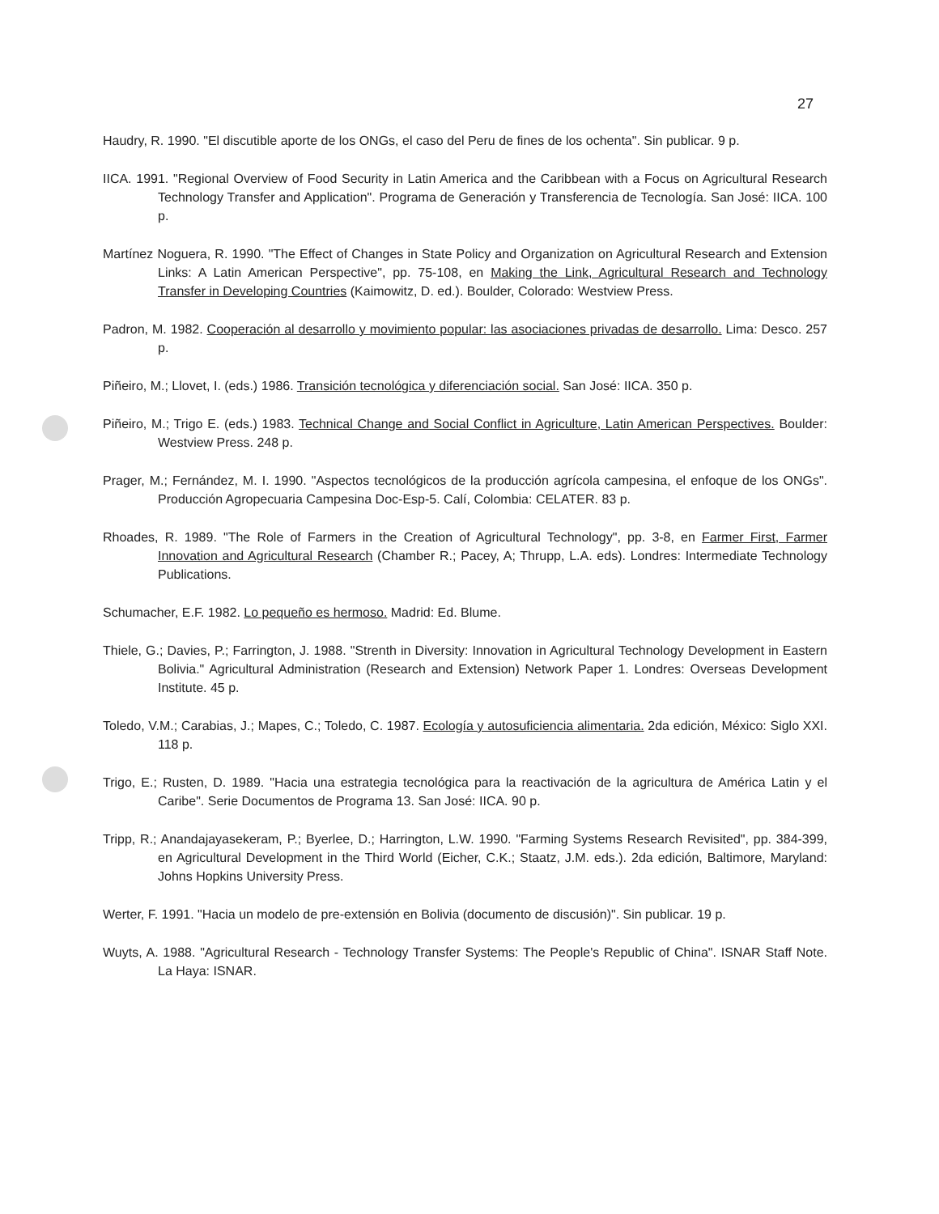27
Haudry, R. 1990. "El discutible aporte de los ONGs, el caso del Peru de fines de los ochenta". Sin publicar. 9 p.
IICA. 1991. "Regional Overview of Food Security in Latin America and the Caribbean with a Focus on Agricultural Research Technology Transfer and Application". Programa de Generación y Transferencia de Tecnología. San José: IICA. 100 p.
Martínez Noguera, R. 1990. "The Effect of Changes in State Policy and Organization on Agricultural Research and Extension Links: A Latin American Perspective", pp. 75-108, en Making the Link, Agricultural Research and Technology Transfer in Developing Countries (Kaimowitz, D. ed.). Boulder, Colorado: Westview Press.
Padron, M. 1982. Cooperación al desarrollo y movimiento popular: las asociaciones privadas de desarrollo. Lima: Desco. 257 p.
Piñeiro, M.; Llovet, I. (eds.) 1986. Transición tecnológica y diferenciación social. San José: IICA. 350 p.
Piñeiro, M.; Trigo E. (eds.) 1983. Technical Change and Social Conflict in Agriculture, Latin American Perspectives. Boulder: Westview Press. 248 p.
Prager, M.; Fernández, M. I. 1990. "Aspectos tecnológicos de la producción agrícola campesina, el enfoque de los ONGs". Producción Agropecuaria Campesina Doc-Esp-5. Calí, Colombia: CELATER. 83 p.
Rhoades, R. 1989. "The Role of Farmers in the Creation of Agricultural Technology", pp. 3-8, en Farmer First, Farmer Innovation and Agricultural Research (Chamber R.; Pacey, A; Thrupp, L.A. eds). Londres: Intermediate Technology Publications.
Schumacher, E.F. 1982. Lo pequeño es hermoso. Madrid: Ed. Blume.
Thiele, G.; Davies, P.; Farrington, J. 1988. "Strenth in Diversity: Innovation in Agricultural Technology Development in Eastern Bolivia." Agricultural Administration (Research and Extension) Network Paper 1. Londres: Overseas Development Institute. 45 p.
Toledo, V.M.; Carabias, J.; Mapes, C.; Toledo, C. 1987. Ecología y autosuficiencia alimentaria. 2da edición, México: Siglo XXI. 118 p.
Trigo, E.; Rusten, D. 1989. "Hacia una estrategia tecnológica para la reactivación de la agricultura de América Latin y el Caribe". Serie Documentos de Programa 13. San José: IICA. 90 p.
Tripp, R.; Anandajayasekeram, P.; Byerlee, D.; Harrington, L.W. 1990. "Farming Systems Research Revisited", pp. 384-399, en Agricultural Development in the Third World (Eicher, C.K.; Staatz, J.M. eds.). 2da edición, Baltimore, Maryland: Johns Hopkins University Press.
Werter, F. 1991. "Hacia un modelo de pre-extensión en Bolivia (documento de discusión)". Sin publicar. 19 p.
Wuyts, A. 1988. "Agricultural Research - Technology Transfer Systems: The People's Republic of China". ISNAR Staff Note. La Haya: ISNAR.